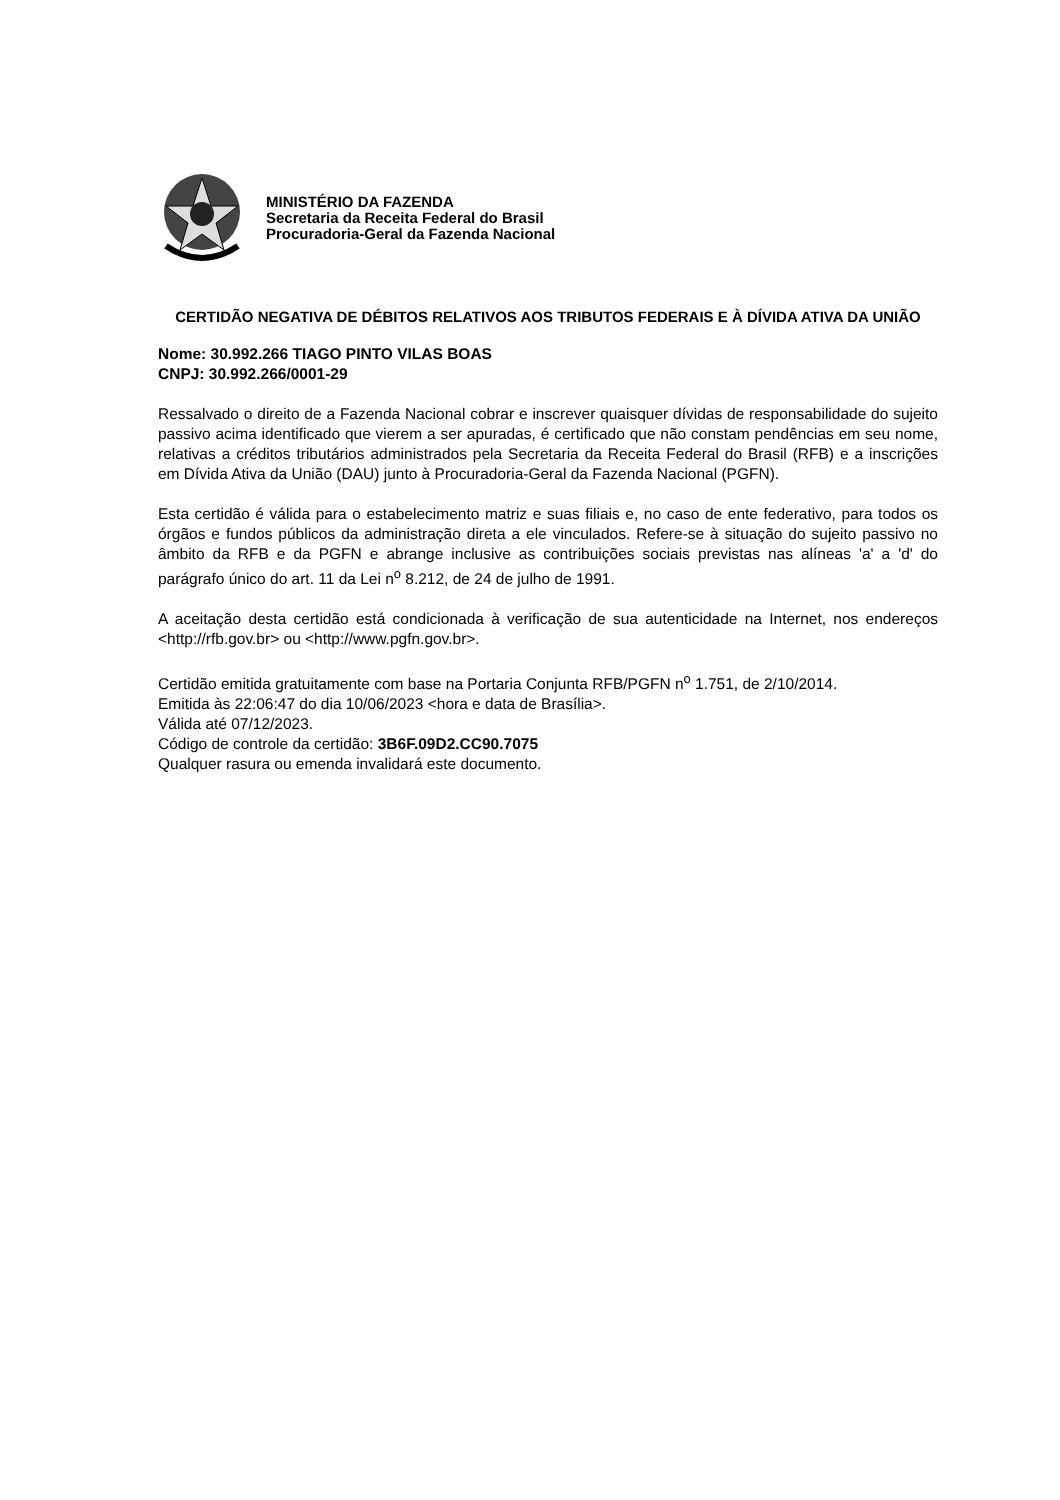MINISTÉRIO DA FAZENDA
Secretaria da Receita Federal do Brasil
Procuradoria-Geral da Fazenda Nacional
CERTIDÃO NEGATIVA DE DÉBITOS RELATIVOS AOS TRIBUTOS FEDERAIS E À DÍVIDA ATIVA DA UNIÃO
Nome: 30.992.266 TIAGO PINTO VILAS BOAS
CNPJ: 30.992.266/0001-29
Ressalvado o direito de a Fazenda Nacional cobrar e inscrever quaisquer dívidas de responsabilidade do sujeito passivo acima identificado que vierem a ser apuradas, é certificado que não constam pendências em seu nome, relativas a créditos tributários administrados pela Secretaria da Receita Federal do Brasil (RFB) e a inscrições em Dívida Ativa da União (DAU) junto à Procuradoria-Geral da Fazenda Nacional (PGFN).
Esta certidão é válida para o estabelecimento matriz e suas filiais e, no caso de ente federativo, para todos os órgãos e fundos públicos da administração direta a ele vinculados. Refere-se à situação do sujeito passivo no âmbito da RFB e da PGFN e abrange inclusive as contribuições sociais previstas nas alíneas 'a' a 'd' do parágrafo único do art. 11 da Lei n<sup>o</sup> 8.212, de 24 de julho de 1991.
A aceitação desta certidão está condicionada à verificação de sua autenticidade na Internet, nos endereços <http://rfb.gov.br> ou <http://www.pgfn.gov.br>.
Certidão emitida gratuitamente com base na Portaria Conjunta RFB/PGFN n<sup>o</sup> 1.751, de 2/10/2014.
Emitida às 22:06:47 do dia 10/06/2023 <hora e data de Brasília>.
Válida até 07/12/2023.
Código de controle da certidão: 3B6F.09D2.CC90.7075
Qualquer rasura ou emenda invalidará este documento.